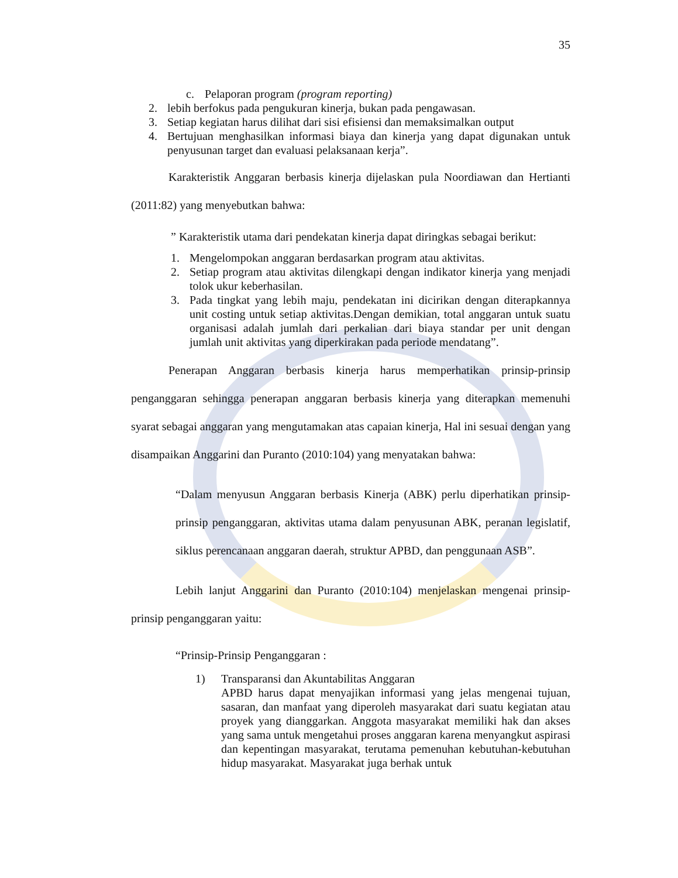35
c. Pelaporan program (program reporting)
2. lebih berfokus pada pengukuran kinerja, bukan pada pengawasan.
3. Setiap kegiatan harus dilihat dari sisi efisiensi dan memaksimalkan output
4. Bertujuan menghasilkan informasi biaya dan kinerja yang dapat digunakan untuk penyusunan target dan evaluasi pelaksanaan kerja”.
Karakteristik Anggaran berbasis kinerja dijelaskan pula Noordiawan dan Hertianti (2011:82) yang menyebutkan bahwa:
” Karakteristik utama dari pendekatan kinerja dapat diringkas sebagai berikut:
1. Mengelompokan anggaran berdasarkan program atau aktivitas.
2. Setiap program atau aktivitas dilengkapi dengan indikator kinerja yang menjadi tolok ukur keberhasilan.
3. Pada tingkat yang lebih maju, pendekatan ini dicirikan dengan diterapkannya unit costing untuk setiap aktivitas.Dengan demikian, total anggaran untuk suatu organisasi adalah jumlah dari perkalian dari biaya standar per unit dengan jumlah unit aktivitas yang diperkirakan pada periode mendatang”.
Penerapan Anggaran berbasis kinerja harus memperhatikan prinsip-prinsip penganggaran sehingga penerapan anggaran berbasis kinerja yang diterapkan memenuhi syarat sebagai anggaran yang mengutamakan atas capaian kinerja, Hal ini sesuai dengan yang disampaikan Anggarini dan Puranto (2010:104) yang menyatakan bahwa:
“Dalam menyusun Anggaran berbasis Kinerja (ABK) perlu diperhatikan prinsip-prinsip penganggaran, aktivitas utama dalam penyusunan ABK, peranan legislatif, siklus perencanaan anggaran daerah, struktur APBD, dan penggunaan ASB”.
Lebih lanjut Anggarini dan Puranto (2010:104) menjelaskan mengenai prinsip-prinsip penganggaran yaitu:
“Prinsip-Prinsip Penganggaran :
1) Transparansi dan Akuntabilitas Anggaran
APBD harus dapat menyajikan informasi yang jelas mengenai tujuan, sasaran, dan manfaat yang diperoleh masyarakat dari suatu kegiatan atau proyek yang dianggarkan. Anggota masyarakat memiliki hak dan akses yang sama untuk mengetahui proses anggaran karena menyangkut aspirasi dan kepentingan masyarakat, terutama pemenuhan kebutuhan-kebutuhan hidup masyarakat. Masyarakat juga berhak untuk